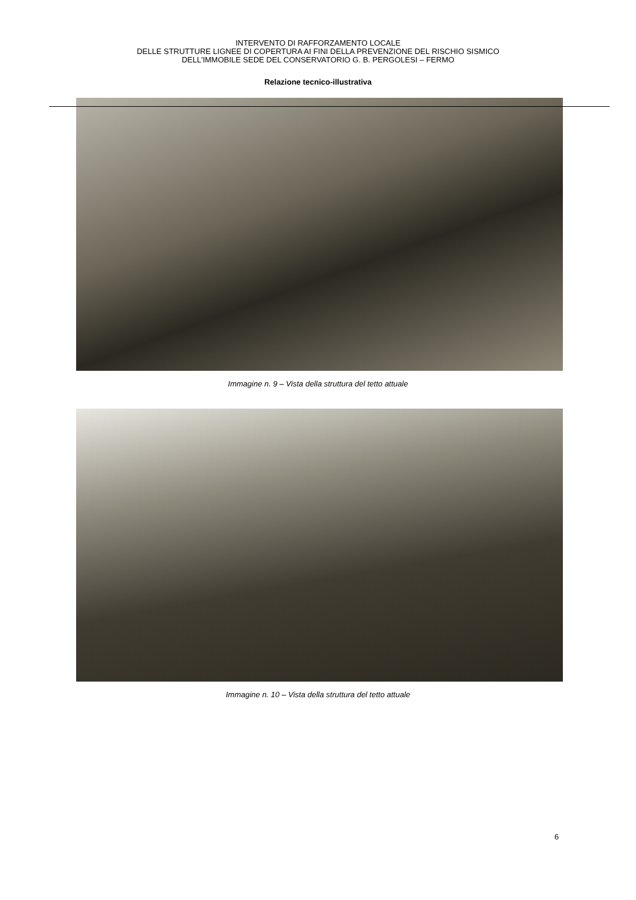INTERVENTO DI RAFFORZAMENTO LOCALE
DELLE STRUTTURE LIGNEE DI COPERTURA AI FINI DELLA PREVENZIONE DEL RISCHIO SISMICO
DELL'IMMOBILE SEDE DEL CONSERVATORIO G. B. PERGOLESI – FERMO
Relazione tecnico-illustrativa
Immagine n. 9 – Vista della struttura del tetto attuale
Immagine n. 10 – Vista della struttura del tetto attuale
6